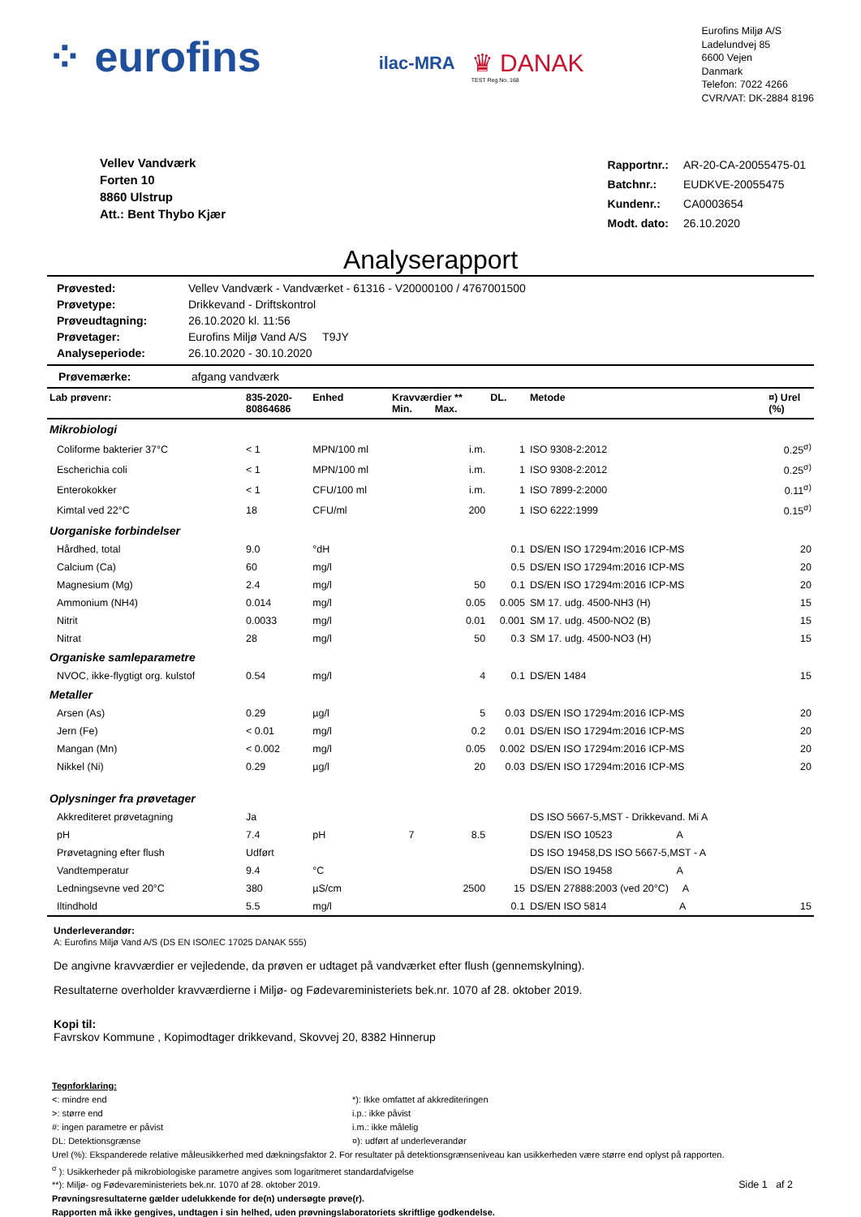⁘ eurofins
ilac-MRA
♛ DANAK
TEST Reg.No. 168
Eurofins Miljø A/S
Ladelundvej 85
6600 Vejen
Danmark
Telefon: 7022 4266
CVR/VAT: DK-2884 8196
Vellev Vandværk
Forten 10
8860 Ulstrup
Att.: Bent Thybo Kjær
| Rapportnr.: | AR-20-CA-20055475-01 |
| Batchnr.: | EUDKVE-20055475 |
| Kundenr.: | CA0003654 |
| Modt. dato: | 26.10.2020 |
Analyserapport
| Prøvested: | Vellev Vandværk - Vandværket - 61316 - V20000100 / 4767001500 |
| Prøvetype: | Drikkevand - Driftskontrol |
| Prøveudtagning: | 26.10.2020 kl. 11:56 |
| Prøvetager: | Eurofins Miljø Vand A/S T9JY |
| Analyseperiode: | 26.10.2020 - 30.10.2020 |
Prøvemærke: afgang vandværk
| Lab prøvenr: | 835-2020- 80864686 | Enhed | Kravværdier ** Min. Max. | | DL. | Metode | ¤) Urel (%) |
| --- | --- | --- | --- | --- | --- | --- | --- |
| Mikrobiologi | | | | | | | |
| Coliforme bakterier 37°C | < 1 | MPN/100 ml | | i.m. | 1 | ISO 9308-2:2012 | 0.25<sup>σ)</sup> |
| Escherichia coli | < 1 | MPN/100 ml | | i.m. | 1 | ISO 9308-2:2012 | 0.25<sup>σ)</sup> |
| Enterokokker | < 1 | CFU/100 ml | | i.m. | 1 | ISO 7899-2:2000 | 0.11<sup>σ)</sup> |
| Kimtal ved 22°C | 18 | CFU/ml | | 200 | 1 | ISO 6222:1999 | 0.15<sup>σ)</sup> |
| Uorganiske forbindelser | | | | | | | |
| Hårdhed, total | 9.0 | °dH | | | 0.1 | DS/EN ISO 17294m:2016 ICP-MS | 20 |
| Calcium (Ca) | 60 | mg/l | | | 0.5 | DS/EN ISO 17294m:2016 ICP-MS | 20 |
| Magnesium (Mg) | 2.4 | mg/l | | 50 | 0.1 | DS/EN ISO 17294m:2016 ICP-MS | 20 |
| Ammonium (NH4) | 0.014 | mg/l | | 0.05 | 0.005 | SM 17. udg. 4500-NH3 (H) | 15 |
| Nitrit | 0.0033 | mg/l | | 0.01 | 0.001 | SM 17. udg. 4500-NO2 (B) | 15 |
| Nitrat | 28 | mg/l | | 50 | 0.3 | SM 17. udg. 4500-NO3 (H) | 15 |
| Organiske samleparametre | | | | | | | |
| NVOC, ikke-flygtigt org. kulstof | 0.54 | mg/l | | 4 | 0.1 | DS/EN 1484 | 15 |
| Metaller | | | | | | | |
| Arsen (As) | 0.29 | µg/l | | 5 | 0.03 | DS/EN ISO 17294m:2016 ICP-MS | 20 |
| Jern (Fe) | < 0.01 | mg/l | | 0.2 | 0.01 | DS/EN ISO 17294m:2016 ICP-MS | 20 |
| Mangan (Mn) | < 0.002 | mg/l | | 0.05 | 0.002 | DS/EN ISO 17294m:2016 ICP-MS | 20 |
| Nikkel (Ni) | 0.29 | µg/l | | 20 | 0.03 | DS/EN ISO 17294m:2016 ICP-MS | 20 |
| Oplysninger fra prøvetager | | | | | | | |
| Akkrediteret prøvetagning | Ja | | | | | DS ISO 5667-5,MST - Drikkevand. Mi A | |
| pH | 7.4 | pH | 7 | 8.5 | | DS/EN ISO 10523 A | |
| Prøvetagning efter flush | Udført | | | | | DS ISO 19458,DS ISO 5667-5,MST - A | |
| Vandtemperatur | 9.4 | °C | | | | DS/EN ISO 19458 A | |
| Ledningsevne ved 20°C | 380 | µS/cm | | 2500 | 15 | DS/EN 27888:2003 (ved 20°C) A | |
| Iltindhold | 5.5 | mg/l | | | 0.1 | DS/EN ISO 5814 A | 15 |
Underleverandør:
A: Eurofins Miljø Vand A/S (DS EN ISO/IEC 17025 DANAK 555)
De angivne kravværdier er vejledende, da prøven er udtaget på vandværket efter flush (gennemskylning).
Resultaterne overholder kravværdierne i Miljø- og Fødevareministeriets bek.nr. 1070 af 28. oktober 2019.
Kopi til:
Favrskov Kommune , Kopimodtager drikkevand, Skovvej 20, 8382 Hinnerup
Tegnforklaring:
<: mindre end
>: større end
#: ingen parametre er påvist
DL: Detektionsgrænse
*): Ikke omfattet af akkrediteringen
i.p.: ikke påvist
i.m.: ikke målelig
¤): udført af underleverandør
Urel (%): Ekspanderede relative måleusikkerhed med dækningsfaktor 2. For resultater på detektionsgrænseniveau kan usikkerheden være større end oplyst på rapporten.
<sup>σ</sup> ): Usikkerheder på mikrobiologiske parametre angives som logaritmeret standardafvigelse
**): Miljø- og Fødevareministeriets bek.nr. 1070 af 28. oktober 2019. Side 1 af 2
Prøvningsresultaterne gælder udelukkende for de(n) undersøgte prøve(r).
Rapporten må ikke gengives, undtagen i sin helhed, uden prøvningslaboratoriets skriftlige godkendelse.